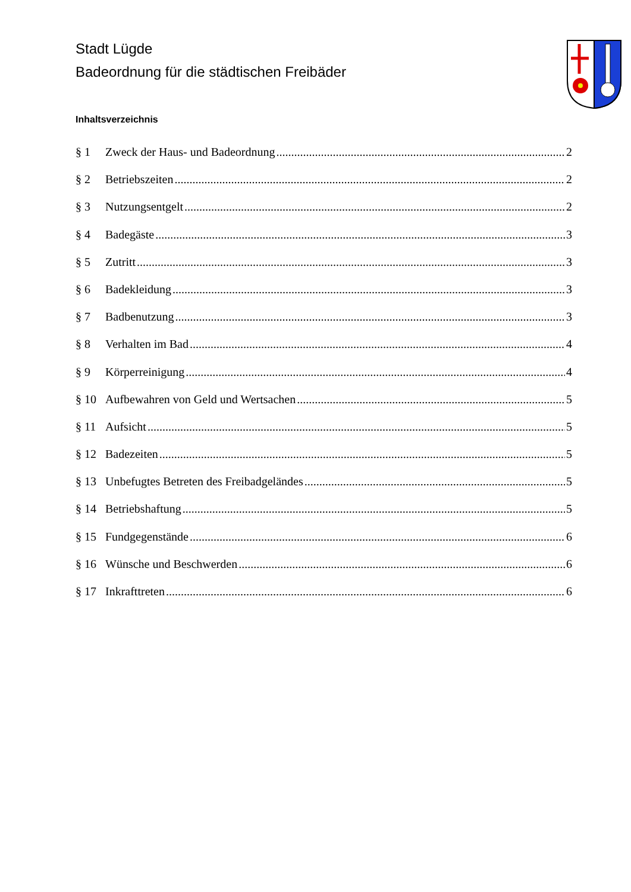Stadt Lügde
Badeordnung für die städtischen Freibäder
Inhaltsverzeichnis
§ 1 Zweck der Haus- und Badeordnung 2
§ 2 Betriebszeiten 2
§ 3 Nutzungsentgelt 2
§ 4 Badegäste 3
§ 5 Zutritt 3
§ 6 Badekleidung 3
§ 7 Badbenutzung 3
§ 8 Verhalten im Bad 4
§ 9 Körperreinigung 4
§ 10 Aufbewahren von Geld und Wertsachen 5
§ 11 Aufsicht 5
§ 12 Badezeiten 5
§ 13 Unbefugtes Betreten des Freibadgeländes 5
§ 14 Betriebshaftung 5
§ 15 Fundgegenstände 6
§ 16 Wünsche und Beschwerden 6
§ 17 Inkrafttreten 6